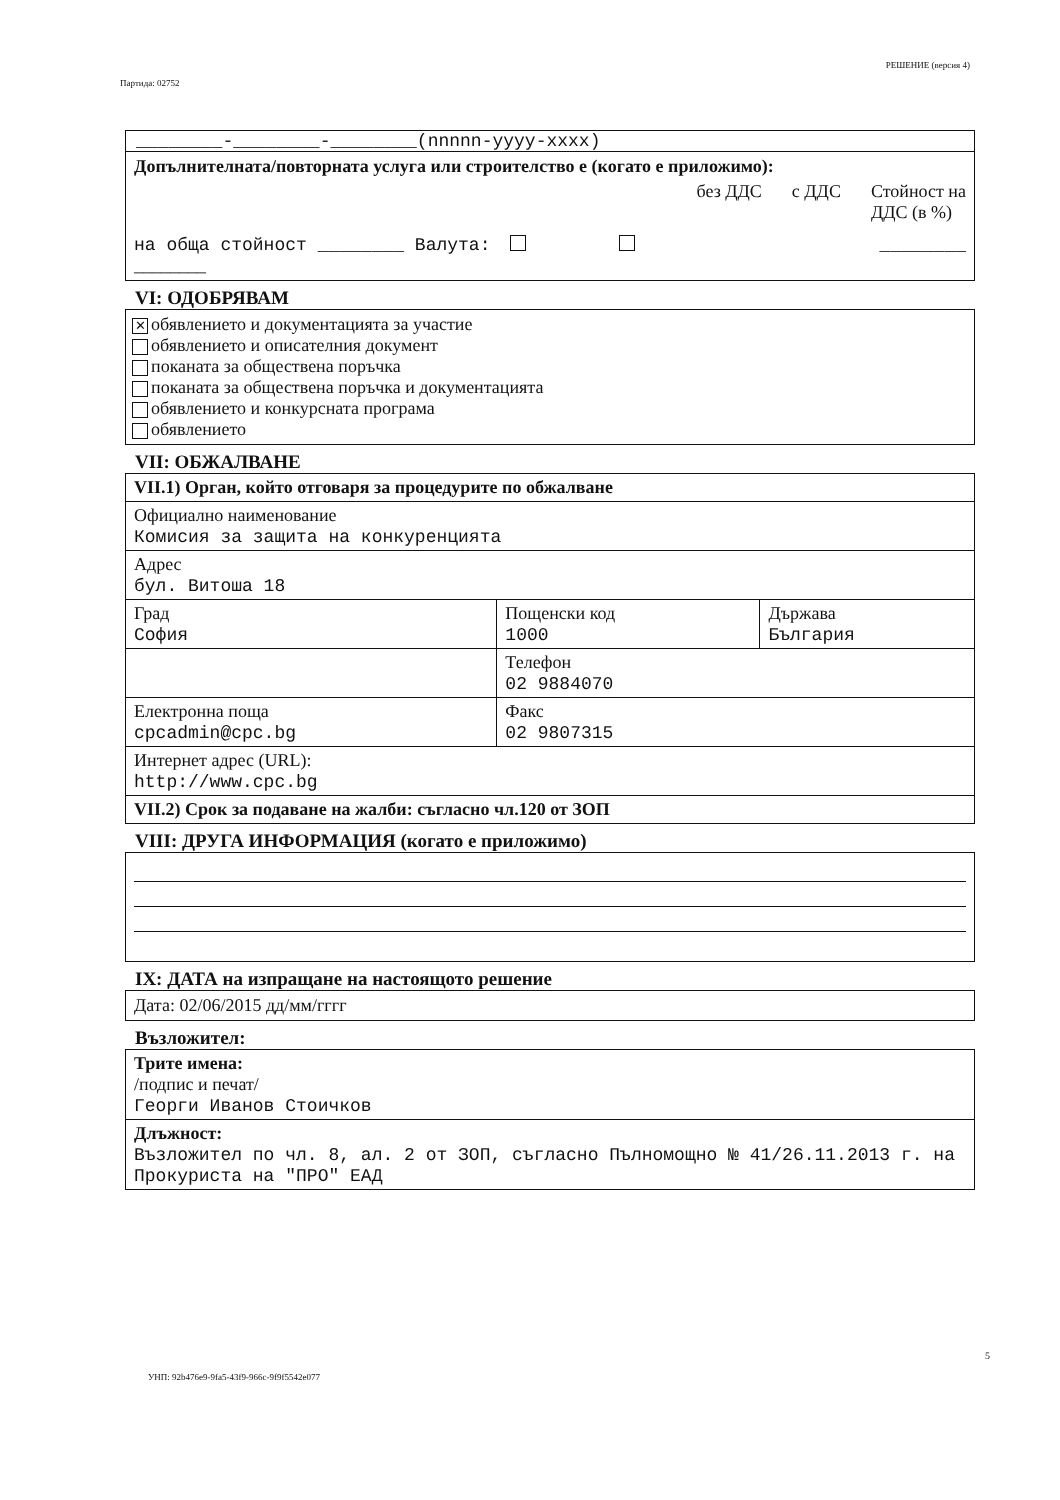Партида: 02752 РЕШЕНИЕ (версия 4)
________-________-________(nnnnn-yyyy-xxxx)
Допълнителната/повторната услуга или строителство е (когато е приложимо):
без ДДС с ДДС Стойност на
ДДС (в %)
на обща стойност ________ Валута: ________
________
VI: ОДОБРЯВАМ
✕ обявлението и документацията за участие
обявлението и описателния документ
поканата за обществена поръчка
поканата за обществена поръчка и документацията
обявлението и конкурсната програма
обявлението
VII: ОБЖАЛВАНЕ
| VII.1) Орган, който отговаря за процедурите по обжалване | | |
| Официално наименование Комисия за защита на конкуренцията | | |
| Адрес бул. Витоша 18 | | |
| Град София | Пощенски код 1000 | Държава България |
| | Телефон 02 9884070 | |
| Електронна поща cpcadmin@cpc.bg | Факс 02 9807315 | |
| Интернет адрес (URL): http://www.cpc.bg | | |
| VII.2) Срок за подаване на жалби: съгласно чл.120 от ЗОП | | |
VIII: ДРУГА ИНФОРМАЦИЯ (когато е приложимо)
IX: ДАТА на изпращане на настоящото решение
Дата: 02/06/2015 дд/мм/гггг
Възложител:
| Трите имена: /подпис и печат/ Георги Иванов Стоичков |
| Длъжност: Възложител по чл. 8, ал. 2 от ЗОП, съгласно Пълномощно № 41/26.11.2013 г. на Прокуриста на "ПРО" ЕАД |
5
УНП: 92b476e9-9fa5-43f9-966c-9f9f5542e077